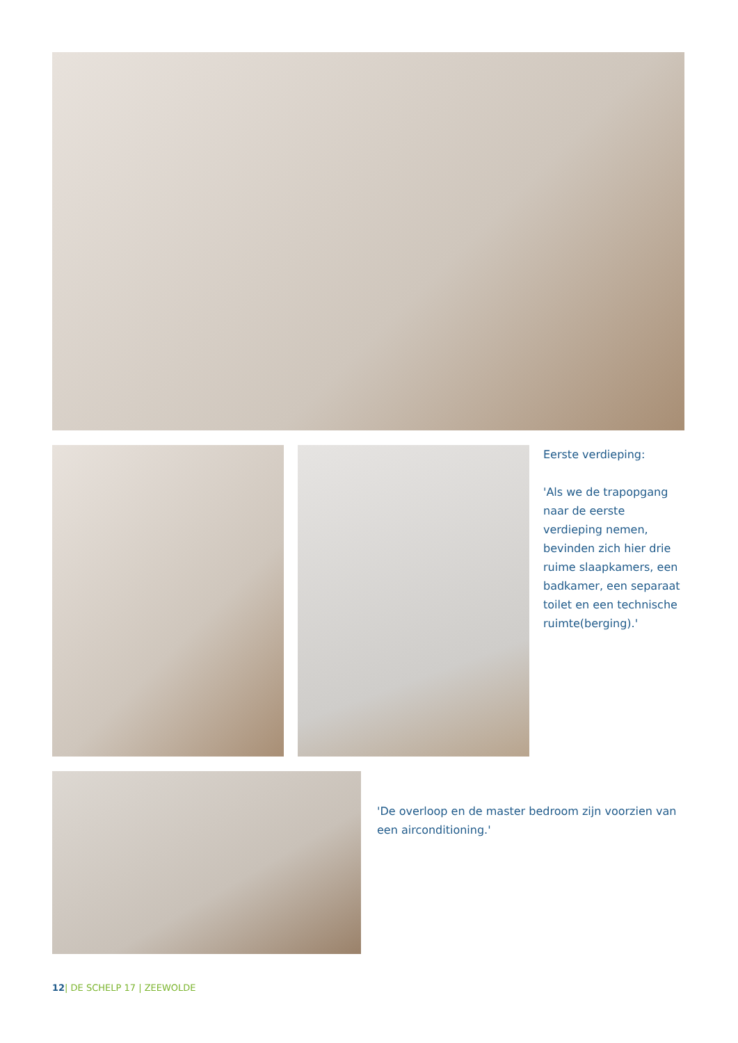Eerste verdieping:
'Als we de trapopgang naar de eerste verdieping nemen, bevinden zich hier drie ruime slaapkamers, een badkamer, een separaat toilet en een technische ruimte(berging).'
'De overloop en de master bedroom zijn voorzien van een airconditioning.'
12| DE SCHELP 17 | ZEEWOLDE